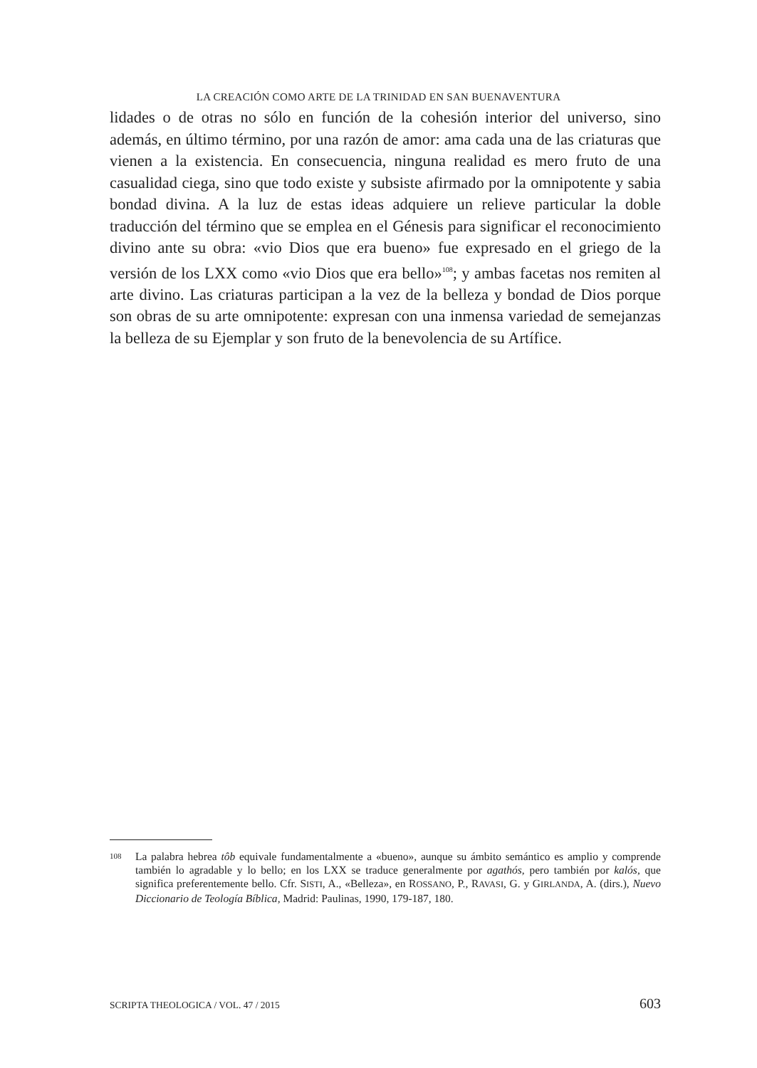LA CREACIÓN COMO ARTE DE LA TRINIDAD EN SAN BUENAVENTURA
lidades o de otras no sólo en función de la cohesión interior del universo, sino además, en último término, por una razón de amor: ama cada una de las criaturas que vienen a la existencia. En consecuencia, ninguna realidad es mero fruto de una casualidad ciega, sino que todo existe y subsiste afirmado por la omnipotente y sabia bondad divina. A la luz de estas ideas adquiere un relieve particular la doble traducción del término que se emplea en el Génesis para significar el reconocimiento divino ante su obra: «vio Dios que era bueno» fue expresado en el griego de la versión de los LXX como «vio Dios que era bello»<sup>108</sup>; y ambas facetas nos remiten al arte divino. Las criaturas participan a la vez de la belleza y bondad de Dios porque son obras de su arte omnipotente: expresan con una inmensa variedad de semejanzas la belleza de su Ejemplar y son fruto de la benevolencia de su Artífice.
108 La palabra hebrea tôb equivale fundamentalmente a «bueno», aunque su ámbito semántico es amplio y comprende también lo agradable y lo bello; en los LXX se traduce generalmente por agathós, pero también por kalós, que significa preferentemente bello. Cfr. SISTI, A., «Belleza», en ROSSANO, P., RAVASI, G. y GIRLANDA, A. (dirs.), Nuevo Diccionario de Teología Bíblica, Madrid: Paulinas, 1990, 179-187, 180.
SCRIPTA THEOLOGICA / VOL. 47 / 2015 603